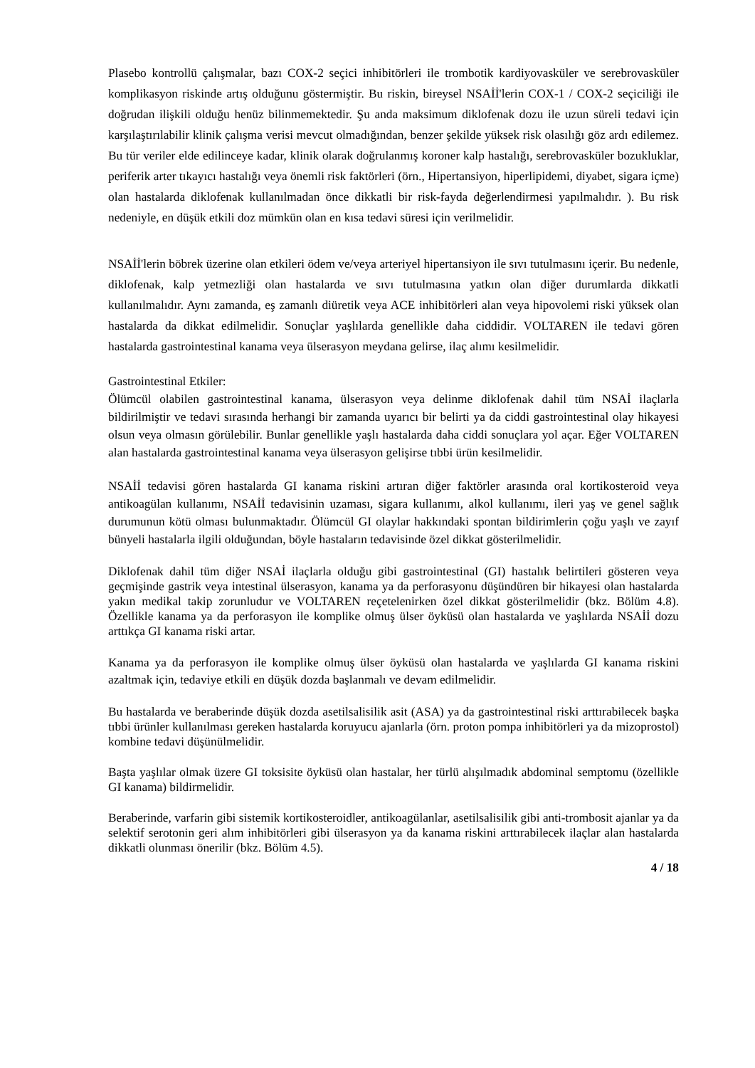Plasebo kontrollü çalışmalar, bazı COX-2 seçici inhibitörleri ile trombotik kardiyovasküler ve serebrovasküler komplikasyon riskinde artış olduğunu göstermiştir. Bu riskin, bireysel NSAİİ'lerin COX-1 / COX-2 seçiciliği ile doğrudan ilişkili olduğu henüz bilinmemektedir. Şu anda maksimum diklofenak dozu ile uzun süreli tedavi için karşılaştırılabilir klinik çalışma verisi mevcut olmadığından, benzer şekilde yüksek risk olasılığı göz ardı edilemez. Bu tür veriler elde edilinceye kadar, klinik olarak doğrulanmış koroner kalp hastalığı, serebrovasküler bozukluklar, periferik arter tıkayıcı hastalığı veya önemli risk faktörleri (örn., Hipertansiyon, hiperlipidemi, diyabet, sigara içme) olan hastalarda diklofenak kullanılmadan önce dikkatli bir risk-fayda değerlendirmesi yapılmalıdır. ). Bu risk nedeniyle, en düşük etkili doz mümkün olan en kısa tedavi süresi için verilmelidir.
NSAİİ'lerin böbrek üzerine olan etkileri ödem ve/veya arteriyel hipertansiyon ile sıvı tutulmasını içerir. Bu nedenle, diklofenak, kalp yetmezliği olan hastalarda ve sıvı tutulmasına yatkın olan diğer durumlarda dikkatli kullanılmalıdır. Aynı zamanda, eş zamanlı diüretik veya ACE inhibitörleri alan veya hipovolemi riski yüksek olan hastalarda da dikkat edilmelidir. Sonuçlar yaşlılarda genellikle daha ciddidir. VOLTAREN ile tedavi gören hastalarda gastrointestinal kanama veya ülserasyon meydana gelirse, ilaç alımı kesilmelidir.
Gastrointestinal Etkiler:
Ölümcül olabilen gastrointestinal kanama, ülserasyon veya delinme diklofenak dahil tüm NSAİ ilaçlarla bildirilmiştir ve tedavi sırasında herhangi bir zamanda uyarıcı bir belirti ya da ciddi gastrointestinal olay hikayesi olsun veya olmasın görülebilir. Bunlar genellikle yaşlı hastalarda daha ciddi sonuçlara yol açar. Eğer VOLTAREN alan hastalarda gastrointestinal kanama veya ülserasyon gelişirse tıbbi ürün kesilmelidir.
NSAİİ tedavisi gören hastalarda GI kanama riskini artıran diğer faktörler arasında oral kortikosteroid veya antikoagülan kullanımı, NSAİİ tedavisinin uzaması, sigara kullanımı, alkol kullanımı, ileri yaş ve genel sağlık durumunun kötü olması bulunmaktadır. Ölümcül GI olaylar hakkındaki spontan bildirimlerin çoğu yaşlı ve zayıf bünyeli hastalarla ilgili olduğundan, böyle hastaların tedavisinde özel dikkat gösterilmelidir.
Diklofenak dahil tüm diğer NSAİ ilaçlarla olduğu gibi gastrointestinal (GI) hastalık belirtileri gösteren veya geçmişinde gastrik veya intestinal ülserasyon, kanama ya da perforasyonu düşündüren bir hikayesi olan hastalarda yakın medikal takip zorunludur ve VOLTAREN reçetelenirken özel dikkat gösterilmelidir (bkz. Bölüm 4.8). Özellikle kanama ya da perforasyon ile komplike olmuş ülser öyküsü olan hastalarda ve yaşlılarda NSAİİ dozu arttıkça GI kanama riski artar.
Kanama ya da perforasyon ile komplike olmuş ülser öyküsü olan hastalarda ve yaşlılarda GI kanama riskini azaltmak için, tedaviye etkili en düşük dozda başlanmalı ve devam edilmelidir.
Bu hastalarda ve beraberinde düşük dozda asetilsalisilik asit (ASA) ya da gastrointestinal riski arttırabilecek başka tıbbi ürünler kullanılması gereken hastalarda koruyucu ajanlarla (örn. proton pompa inhibitörleri ya da mizoprostol) kombine tedavi düşünülmelidir.
Başta yaşlılar olmak üzere GI toksisite öyküsü olan hastalar, her türlü alışılmadık abdominal semptomu (özellikle GI kanama) bildirmelidir.
Beraberinde, varfarin gibi sistemik kortikosteroidler, antikoagülanlar, asetilsalisilik gibi anti-trombosit ajanlar ya da selektif serotonin geri alım inhibitörleri gibi ülserasyon ya da kanama riskini arttırabilecek ilaçlar alan hastalarda dikkatli olunması önerilir (bkz. Bölüm 4.5).
4 / 18